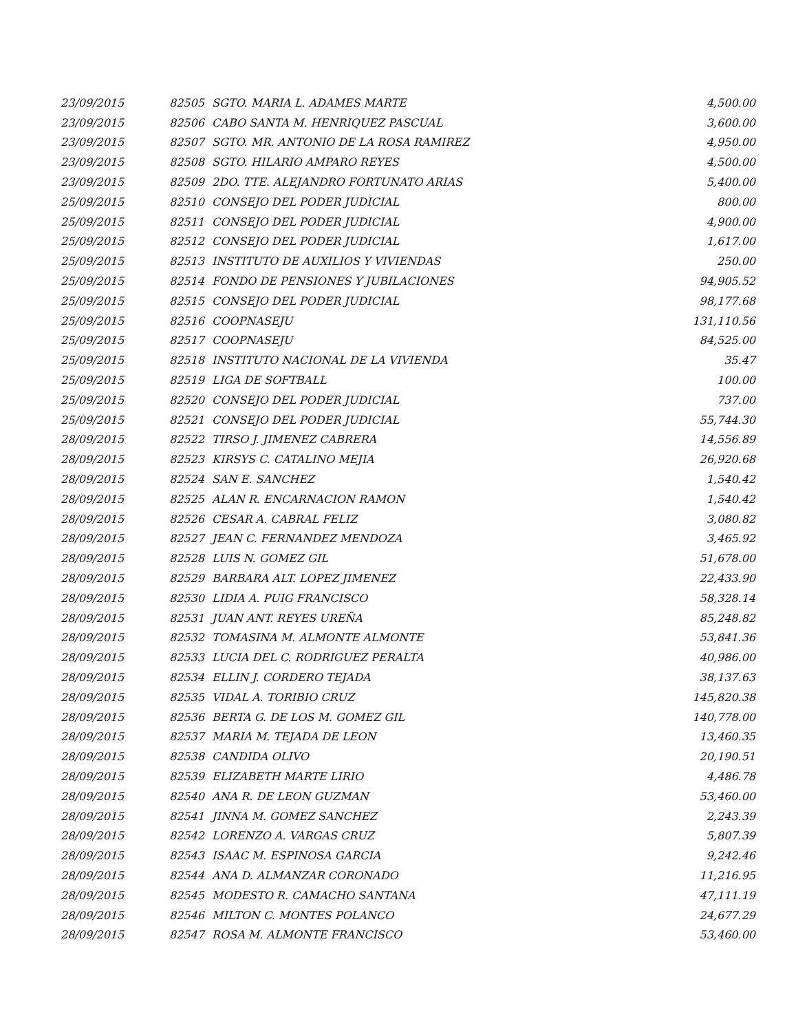| 23/09/2015 | 82505 | SGTO. MARIA L. ADAMES MARTE | 4,500.00 |
| 23/09/2015 | 82506 | CABO SANTA M. HENRIQUEZ PASCUAL | 3,600.00 |
| 23/09/2015 | 82507 | SGTO. MR. ANTONIO DE LA ROSA RAMIREZ | 4,950.00 |
| 23/09/2015 | 82508 | SGTO. HILARIO AMPARO REYES | 4,500.00 |
| 23/09/2015 | 82509 | 2DO. TTE. ALEJANDRO FORTUNATO ARIAS | 5,400.00 |
| 25/09/2015 | 82510 | CONSEJO DEL PODER JUDICIAL | 800.00 |
| 25/09/2015 | 82511 | CONSEJO DEL PODER JUDICIAL | 4,900.00 |
| 25/09/2015 | 82512 | CONSEJO DEL PODER JUDICIAL | 1,617.00 |
| 25/09/2015 | 82513 | INSTITUTO DE AUXILIOS Y VIVIENDAS | 250.00 |
| 25/09/2015 | 82514 | FONDO DE PENSIONES Y JUBILACIONES | 94,905.52 |
| 25/09/2015 | 82515 | CONSEJO DEL PODER JUDICIAL | 98,177.68 |
| 25/09/2015 | 82516 | COOPNASEJU | 131,110.56 |
| 25/09/2015 | 82517 | COOPNASEJU | 84,525.00 |
| 25/09/2015 | 82518 | INSTITUTO NACIONAL DE LA VIVIENDA | 35.47 |
| 25/09/2015 | 82519 | LIGA DE SOFTBALL | 100.00 |
| 25/09/2015 | 82520 | CONSEJO DEL PODER JUDICIAL | 737.00 |
| 25/09/2015 | 82521 | CONSEJO DEL PODER JUDICIAL | 55,744.30 |
| 28/09/2015 | 82522 | TIRSO J. JIMENEZ CABRERA | 14,556.89 |
| 28/09/2015 | 82523 | KIRSYS C. CATALINO MEJIA | 26,920.68 |
| 28/09/2015 | 82524 | SAN E. SANCHEZ | 1,540.42 |
| 28/09/2015 | 82525 | ALAN R. ENCARNACION RAMON | 1,540.42 |
| 28/09/2015 | 82526 | CESAR A. CABRAL FELIZ | 3,080.82 |
| 28/09/2015 | 82527 | JEAN C. FERNANDEZ MENDOZA | 3,465.92 |
| 28/09/2015 | 82528 | LUIS N. GOMEZ GIL | 51,678.00 |
| 28/09/2015 | 82529 | BARBARA ALT. LOPEZ JIMENEZ | 22,433.90 |
| 28/09/2015 | 82530 | LIDIA A. PUIG FRANCISCO | 58,328.14 |
| 28/09/2015 | 82531 | JUAN ANT. REYES UREÑA | 85,248.82 |
| 28/09/2015 | 82532 | TOMASINA M. ALMONTE ALMONTE | 53,841.36 |
| 28/09/2015 | 82533 | LUCIA DEL C. RODRIGUEZ PERALTA | 40,986.00 |
| 28/09/2015 | 82534 | ELLIN J. CORDERO TEJADA | 38,137.63 |
| 28/09/2015 | 82535 | VIDAL A. TORIBIO CRUZ | 145,820.38 |
| 28/09/2015 | 82536 | BERTA G. DE LOS M. GOMEZ GIL | 140,778.00 |
| 28/09/2015 | 82537 | MARIA M. TEJADA DE LEON | 13,460.35 |
| 28/09/2015 | 82538 | CANDIDA OLIVO | 20,190.51 |
| 28/09/2015 | 82539 | ELIZABETH MARTE LIRIO | 4,486.78 |
| 28/09/2015 | 82540 | ANA R. DE LEON GUZMAN | 53,460.00 |
| 28/09/2015 | 82541 | JINNA M. GOMEZ SANCHEZ | 2,243.39 |
| 28/09/2015 | 82542 | LORENZO A. VARGAS CRUZ | 5,807.39 |
| 28/09/2015 | 82543 | ISAAC M. ESPINOSA GARCIA | 9,242.46 |
| 28/09/2015 | 82544 | ANA D. ALMANZAR CORONADO | 11,216.95 |
| 28/09/2015 | 82545 | MODESTO R. CAMACHO SANTANA | 47,111.19 |
| 28/09/2015 | 82546 | MILTON C. MONTES POLANCO | 24,677.29 |
| 28/09/2015 | 82547 | ROSA M. ALMONTE FRANCISCO | 53,460.00 |